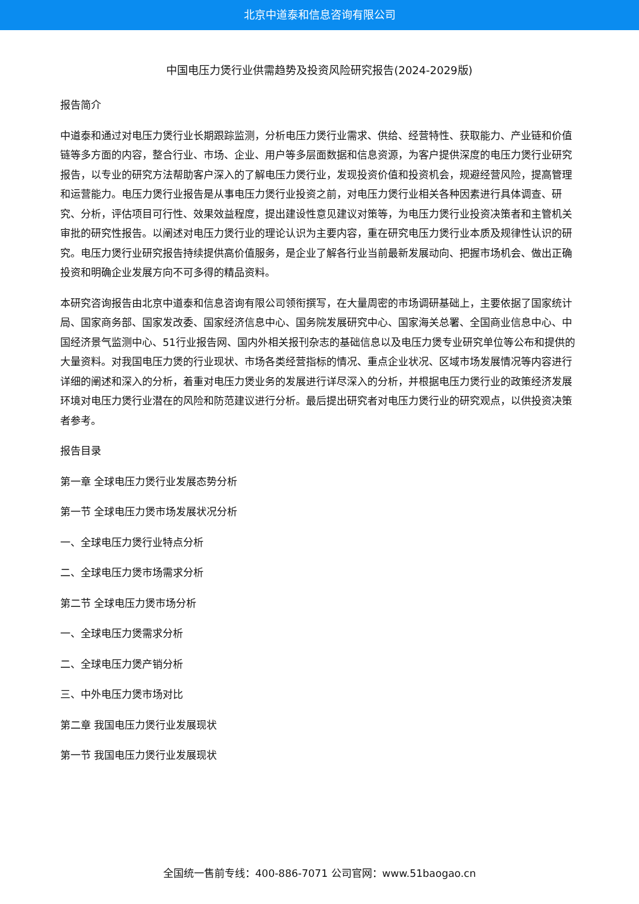北京中道泰和信息咨询有限公司
中国电压力煲行业供需趋势及投资风险研究报告(2024-2029版)
报告简介
中道泰和通过对电压力煲行业长期跟踪监测，分析电压力煲行业需求、供给、经营特性、获取能力、产业链和价值链等多方面的内容，整合行业、市场、企业、用户等多层面数据和信息资源，为客户提供深度的电压力煲行业研究报告，以专业的研究方法帮助客户深入的了解电压力煲行业，发现投资价值和投资机会，规避经营风险，提高管理和运营能力。电压力煲行业报告是从事电压力煲行业投资之前，对电压力煲行业相关各种因素进行具体调查、研究、分析，评估项目可行性、效果效益程度，提出建设性意见建议对策等，为电压力煲行业投资决策者和主管机关审批的研究性报告。以阐述对电压力煲行业的理论认识为主要内容，重在研究电压力煲行业本质及规律性认识的研究。电压力煲行业研究报告持续提供高价值服务，是企业了解各行业当前最新发展动向、把握市场机会、做出正确投资和明确企业发展方向不可多得的精品资料。
本研究咨询报告由北京中道泰和信息咨询有限公司领衔撰写，在大量周密的市场调研基础上，主要依据了国家统计局、国家商务部、国家发改委、国家经济信息中心、国务院发展研究中心、国家海关总署、全国商业信息中心、中国经济景气监测中心、51行业报告网、国内外相关报刊杂志的基础信息以及电压力煲专业研究单位等公布和提供的大量资料。对我国电压力煲的行业现状、市场各类经营指标的情况、重点企业状况、区域市场发展情况等内容进行详细的阐述和深入的分析，着重对电压力煲业务的发展进行详尽深入的分析，并根据电压力煲行业的政策经济发展环境对电压力煲行业潜在的风险和防范建议进行分析。最后提出研究者对电压力煲行业的研究观点，以供投资决策者参考。
报告目录
第一章 全球电压力煲行业发展态势分析
第一节 全球电压力煲市场发展状况分析
一、全球电压力煲行业特点分析
二、全球电压力煲市场需求分析
第二节 全球电压力煲市场分析
一、全球电压力煲需求分析
二、全球电压力煲产销分析
三、中外电压力煲市场对比
第二章 我国电压力煲行业发展现状
第一节 我国电压力煲行业发展现状
全国统一售前专线：400-886-7071 公司官网：www.51baogao.cn